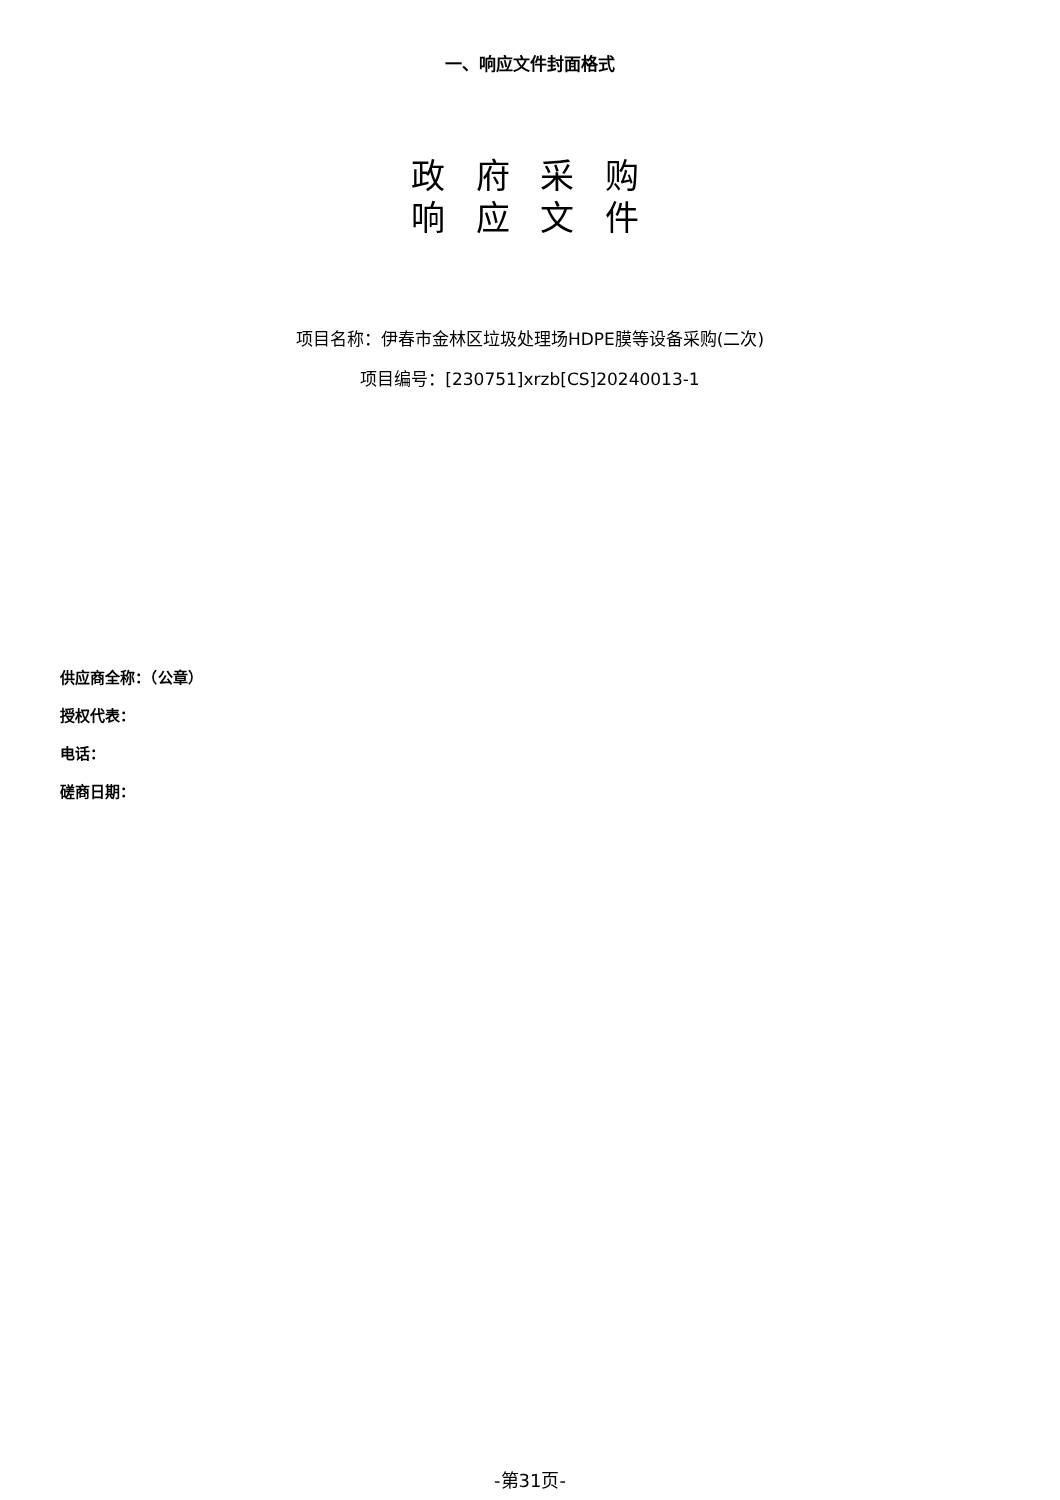一、响应文件封面格式
政 府 采 购
响 应 文 件
项目名称：伊春市金林区垃圾处理场HDPE膜等设备采购(二次)
项目编号：[230751]xrzb[CS]20240013-1
供应商全称：（公章）
授权代表：
电话：
磋商日期：
-第31页-